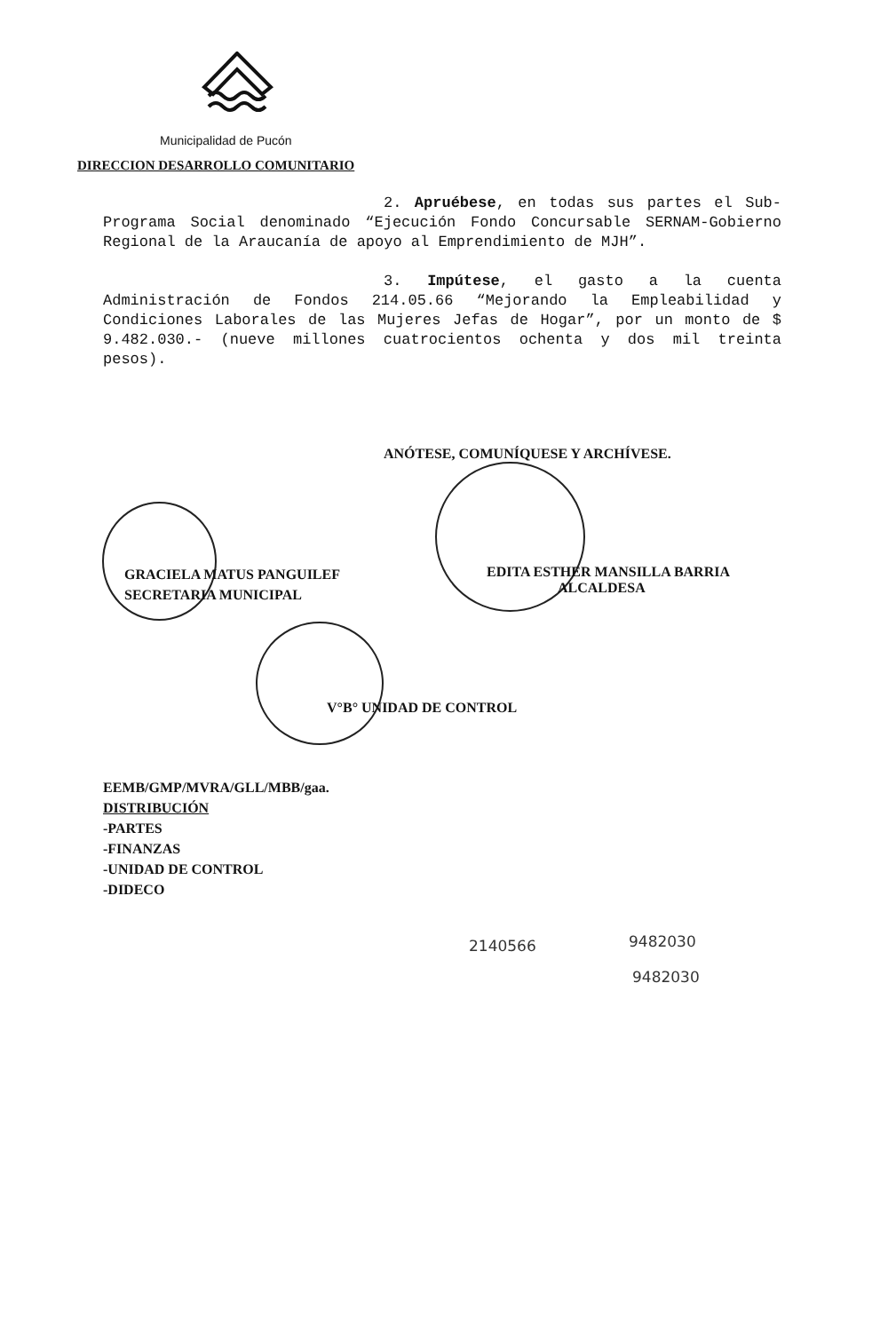Municipalidad de Pucón
DIRECCION DESARROLLO COMUNITARIO
2. Apruébese, en todas sus partes el Sub-Programa Social denominado “Ejecución Fondo Concursable SERNAM-Gobierno Regional de la Araucanía de apoyo al Emprendimiento de MJH”.
3. Impútese, el gasto a la cuenta Administración de Fondos 214.05.66 “Mejorando la Empleabilidad y Condiciones Laborales de las Mujeres Jefas de Hogar”, por un monto de $ 9.482.030.- (nueve millones cuatrocientos ochenta y dos mil treinta pesos).
ANÓTESE, COMUNÍQUESE Y ARCHÍVESE.
GRACIELA MATUS PANGUILEF
SECRETARIA MUNICIPAL
EDITA ESTHER MANSILLA BARRIA
ALCALDESA
V°B° UNIDAD DE CONTROL
EEMB/GMP/MVRA/GLL/MBB/gaa.
DISTRIBUCIÓN
-PARTES
-FINANZAS
-UNIDAD DE CONTROL
-DIDECO
2140566 9482030
9482030